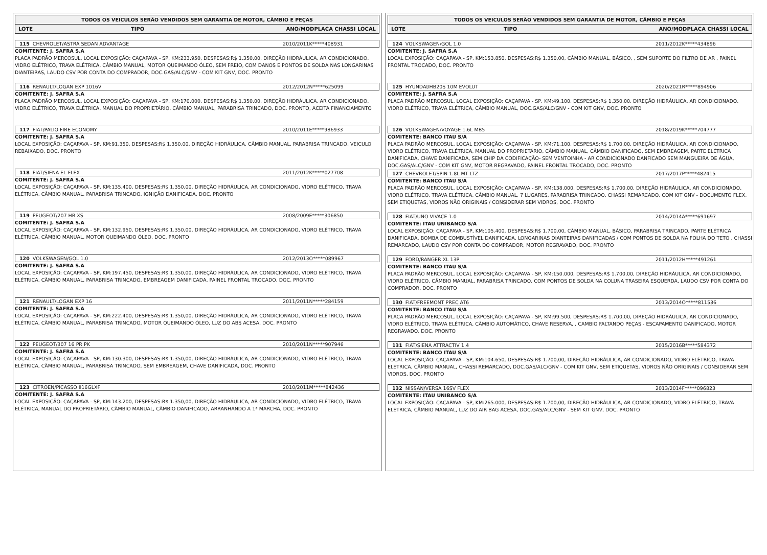TODOS OS VEICULOS SERÃO VENDIDOS SEM GARANTIA DE MOTOR, CÂMBIO E PEÇAS
LOTE TIPO ANO/MODPLACA CHASSI LOCAL
115 CHEVROLET/ASTRA SEDAN ADVANTAGE 2010/2011K*****408931
COMITENTE: J. SAFRA S.A
PLACA PADRÃO MERCOSUL, LOCAL EXPOSIÇÃO: CAÇAPAVA - SP, KM:233.950, DESPESAS:R$ 1.350,00, DIREÇÃO HIDRÁULICA, AR CONDICIONADO, VIDRO ELÉTRICO, TRAVA ELÉTRICA, CÂMBIO MANUAL, MOTOR QUEIMANDO ÓLEO, SEM FREIO, COM DANOS E PONTOS DE SOLDA NAS LONGARINAS DIANTEIRAS, LAUDO CSV POR CONTA DO COMPRADOR, DOC.GAS/ALC/GNV - COM KIT GNV, DOC. PRONTO
116 RENAULT/LOGAN EXP 1016V 2012/2012N*****625099
COMITENTE: J. SAFRA S.A
PLACA PADRÃO MERCOSUL, LOCAL EXPOSIÇÃO: CAÇAPAVA - SP, KM:170.000, DESPESAS:R$ 1.350,00, DIREÇÃO HIDRÁULICA, AR CONDICIONADO, VIDRO ELÉTRICO, TRAVA ELÉTRICA, MANUAL DO PROPRIETÁRIO, CÂMBIO MANUAL, PARABRISA TRINCADO, DOC. PRONTO, ACEITA FINANCIAMENTO
117 FIAT/PALIO FIRE ECONOMY 2010/2011E*****986933
COMITENTE: J. SAFRA S.A
LOCAL EXPOSIÇÃO: CAÇAPAVA - SP, KM:91.350, DESPESAS:R$ 1.350,00, DIREÇÃO HIDRÁULICA, CÂMBIO MANUAL, PARABRISA TRINCADO, VEICULO REBAIXADO, DOC. PRONTO
118 FIAT/SIENA EL FLEX 2011/2012K*****027708
COMITENTE: J. SAFRA S.A
LOCAL EXPOSIÇÃO: CAÇAPAVA - SP, KM:135.400, DESPESAS:R$ 1.350,00, DIREÇÃO HIDRÁULICA, AR CONDICIONADO, VIDRO ELÉTRICO, TRAVA ELÉTRICA, CÂMBIO MANUAL, PARABRISA TRINCADO, IGNIÇÃO DANIFICADA, DOC. PRONTO
119 PEUGEOT/207 HB XS 2008/2009E*****306850
COMITENTE: J. SAFRA S.A
LOCAL EXPOSIÇÃO: CAÇAPAVA - SP, KM:132.950, DESPESAS:R$ 1.350,00, DIREÇÃO HIDRÁULICA, AR CONDICIONADO, VIDRO ELÉTRICO, TRAVA ELÉTRICA, CÂMBIO MANUAL, MOTOR QUEIMANDO ÓLEO, DOC. PRONTO
120 VOLKSWAGEN/GOL 1.0 2012/2013O*****089967
COMITENTE: J. SAFRA S.A
LOCAL EXPOSIÇÃO: CAÇAPAVA - SP, KM:197.450, DESPESAS:R$ 1.350,00, DIREÇÃO HIDRÁULICA, AR CONDICIONADO, VIDRO ELÉTRICO, TRAVA ELÉTRICA, CÂMBIO MANUAL, PARABRISA TRINCADO, EMBREAGEM DANIFICADA, PAINEL FRONTAL TROCADO, DOC. PRONTO
121 RENAULT/LOGAN EXP 16 2011/2011N*****284159
COMITENTE: J. SAFRA S.A
LOCAL EXPOSIÇÃO: CAÇAPAVA - SP, KM:222.400, DESPESAS:R$ 1.350,00, DIREÇÃO HIDRÁULICA, AR CONDICIONADO, VIDRO ELÉTRICO, TRAVA ELÉTRICA, CÂMBIO MANUAL, PARABRISA TRINCADO, MOTOR QUEIMANDO ÓLEO, LUZ DO ABS ACESA, DOC. PRONTO
122 PEUGEOT/307 16 PR PK 2010/2011N*****907946
COMITENTE: J. SAFRA S.A
LOCAL EXPOSIÇÃO: CAÇAPAVA - SP, KM:130.300, DESPESAS:R$ 1.350,00, DIREÇÃO HIDRÁULICA, AR CONDICIONADO, VIDRO ELÉTRICO, TRAVA ELÉTRICA, CÂMBIO MANUAL, PARABRISA TRINCADO, SEM EMBREAGEM, CHAVE DANIFICADA, DOC. PRONTO
123 CITROEN/PICASSO II16GLXF 2010/2011M*****842436
COMITENTE: J. SAFRA S.A
LOCAL EXPOSIÇÃO: CAÇAPAVA - SP, KM:143.200, DESPESAS:R$ 1.350,00, DIREÇÃO HIDRÁULICA, AR CONDICIONADO, VIDRO ELÉTRICO, TRAVA ELÉTRICA, MANUAL DO PROPRIETÁRIO, CÂMBIO MANUAL, CÂMBIO DANIFICADO, ARRANHANDO A 1ª MARCHA, DOC. PRONTO
TODOS OS VEICULOS SERÃO VENDIDOS SEM GARANTIA DE MOTOR, CÂMBIO E PEÇAS
LOTE TIPO ANO/MODPLACA CHASSI LOCAL
124 VOLKSWAGEN/GOL 1.0 2011/2012K*****434896
COMITENTE: J. SAFRA S.A
LOCAL EXPOSIÇÃO: CAÇAPAVA - SP, KM:153.850, DESPESAS:R$ 1.350,00, CÂMBIO MANUAL, BÁSICO, , SEM SUPORTE DO FILTRO DE AR , PAINEL FRONTAL TROCADO, DOC. PRONTO
125 HYUNDAI/HB20S 10M EVOLUT 2020/2021R*****894906
COMITENTE: J. SAFRA S.A
PLACA PADRÃO MERCOSUL, LOCAL EXPOSIÇÃO: CAÇAPAVA - SP, KM:49.100, DESPESAS:R$ 1.350,00, DIREÇÃO HIDRÁULICA, AR CONDICIONADO, VIDRO ELÉTRICO, TRAVA ELÉTRICA, CÂMBIO MANUAL, DOC.GAS/ALC/GNV - COM KIT GNV, DOC. PRONTO
126 VOLKSWAGEN/VOYAGE 1.6L MB5 2018/2019K*****704777
COMITENTE: BANCO ITAU S/A
PLACA PADRÃO MERCOSUL, LOCAL EXPOSIÇÃO: CAÇAPAVA - SP, KM:71.100, DESPESAS:R$ 1.700,00, DIREÇÃO HIDRÁULICA, AR CONDICIONADO, VIDRO ELÉTRICO, TRAVA ELÉTRICA, MANUAL DO PROPRIETÁRIO, CÂMBIO MANUAL, CÂMBIO DANIFICADO, SEM EMBREAGEM, PARTE ELÉTRICA DANIFICADA, CHAVE DANIFICADA, SEM CHIP DA CODIFICAÇÃO- SEM VENTOINHA - AR CONDICIONADO DANFICADO SEM MANGUEIRA DE ÁGUA, DOC.GAS/ALC/GNV - COM KIT GNV, MOTOR REGRAVADO, PAINEL FRONTAL TROCADO, DOC. PRONTO
127 CHEVROLET/SPIN 1.8L MT LTZ 2017/2017P*****482415
COMITENTE: BANCO ITAU S/A
PLACA PADRÃO MERCOSUL, LOCAL EXPOSIÇÃO: CAÇAPAVA - SP, KM:138.000, DESPESAS:R$ 1.700,00, DIREÇÃO HIDRÁULICA, AR CONDICIONADO, VIDRO ELÉTRICO, TRAVA ELÉTRICA, CÂMBIO MANUAL, 7 LUGARES, PARABRISA TRINCADO, CHASSI REMARCADO, COM KIT GNV - DOCUMENTO FLEX, SEM ETIQUETAS, VIDROS NÃO ORIGINAIS / CONSIDERAR SEM VIDROS, DOC. PRONTO
128 FIAT/UNO VIVACE 1.0 2014/2014A*****691697
COMITENTE: ITAU UNIBANCO S/A
LOCAL EXPOSIÇÃO: CAÇAPAVA - SP, KM:105.400, DESPESAS:R$ 1.700,00, CÂMBIO MANUAL, BÁSICO, PARABRISA TRINCADO, PARTE ELÉTRICA DANIFICADA, BOMBA DE COMBUSTÍVEL DANIFICADA, LONGARINAS DIANTEIRAS DANIFICADAS / COM PONTOS DE SOLDA NA FOLHA DO TETO , CHASSI REMARCADO, LAUDO CSV POR CONTA DO COMPRADOR, MOTOR REGRAVADO, DOC. PRONTO
129 FORD/RANGER XL 13P 2011/2012H*****491261
COMITENTE: BANCO ITAU S/A
PLACA PADRÃO MERCOSUL, LOCAL EXPOSIÇÃO: CAÇAPAVA - SP, KM:150.000, DESPESAS:R$ 1.700,00, DIREÇÃO HIDRÁULICA, AR CONDICIONADO, VIDRO ELÉTRICO, CÂMBIO MANUAL, PARABRISA TRINCADO, COM PONTOS DE SOLDA NA COLUNA TRASEIRA ESQUERDA, LAUDO CSV POR CONTA DO COMPRADOR, DOC. PRONTO
130 FIAT/FREEMONT PREC AT6 2013/2014O*****811536
COMITENTE: BANCO ITAU S/A
PLACA PADRÃO MERCOSUL, LOCAL EXPOSIÇÃO: CAÇAPAVA - SP, KM:99.500, DESPESAS:R$ 1.700,00, DIREÇÃO HIDRÁULICA, AR CONDICIONADO, VIDRO ELÉTRICO, TRAVA ELÉTRICA, CÂMBIO AUTOMÁTICO, CHAVE RESERVA, , CAMBIO FALTANDO PEÇAS - ESCAPAMENTO DANIFICADO, MOTOR REGRAVADO, DOC. PRONTO
131 FIAT/SIENA ATTRACTIV 1.4 2015/2016B*****584372
COMITENTE: BANCO ITAU S/A
LOCAL EXPOSIÇÃO: CAÇAPAVA - SP, KM:104.650, DESPESAS:R$ 1.700,00, DIREÇÃO HIDRÁULICA, AR CONDICIONADO, VIDRO ELÉTRICO, TRAVA ELÉTRICA, CÂMBIO MANUAL, CHASSI REMARCADO, DOC.GAS/ALC/GNV - COM KIT GNV, SEM ETIQUETAS, VIDROS NÃO ORIGINAIS / CONSIDERAR SEM VIDROS, DOC. PRONTO
132 NISSAN/VERSA 16SV FLEX 2013/2014F*****096823
COMITENTE: ITAU UNIBANCO S/A
LOCAL EXPOSIÇÃO: CAÇAPAVA - SP, KM:265.000, DESPESAS:R$ 1.700,00, DIREÇÃO HIDRÁULICA, AR CONDICIONADO, VIDRO ELÉTRICO, TRAVA ELÉTRICA, CÂMBIO MANUAL, LUZ DO AIR BAG ACESA, DOC.GAS/ALC/GNV - SEM KIT GNV, DOC. PRONTO